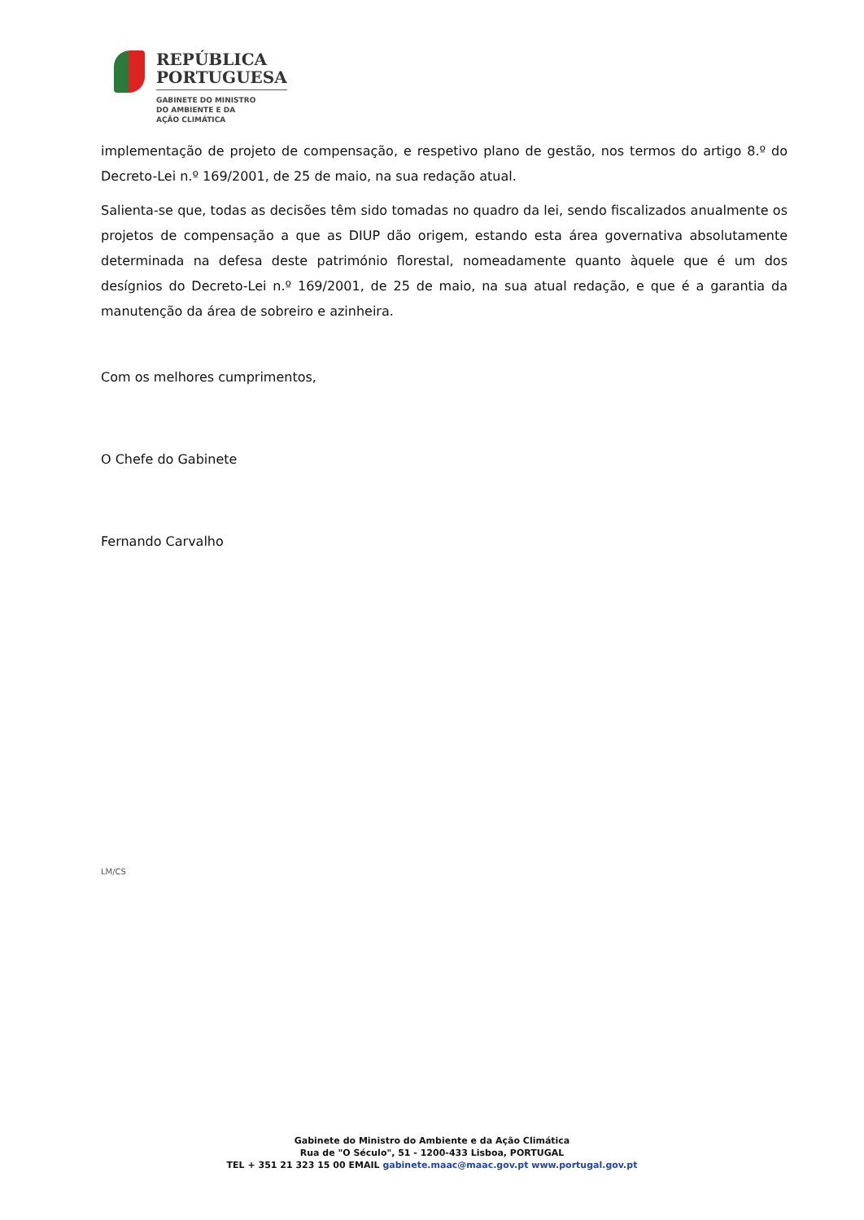REPÚBLICA
PORTUGUESA
GABINETE DO MINISTRO
DO AMBIENTE E DA
AÇÃO CLIMÁTICA
implementação de projeto de compensação, e respetivo plano de gestão, nos termos do artigo 8.º do Decreto-Lei n.º 169/2001, de 25 de maio, na sua redação atual.
Salienta-se que, todas as decisões têm sido tomadas no quadro da lei, sendo fiscalizados anualmente os projetos de compensação a que as DIUP dão origem, estando esta área governativa absolutamente determinada na defesa deste património florestal, nomeadamente quanto àquele que é um dos desígnios do Decreto-Lei n.º 169/2001, de 25 de maio, na sua atual redação, e que é a garantia da manutenção da área de sobreiro e azinheira.
Com os melhores cumprimentos,
O Chefe do Gabinete
Fernando Carvalho
LM/CS
Gabinete do Ministro do Ambiente e da Ação Climática
Rua de "O Século", 51 - 1200-433 Lisboa, PORTUGAL
TEL + 351 21 323 15 00 EMAIL gabinete.maac@maac.gov.pt www.portugal.gov.pt